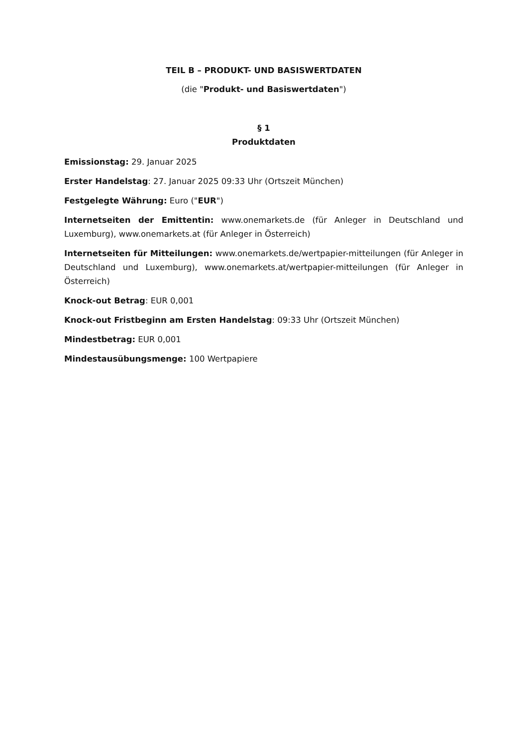TEIL B – PRODUKT- UND BASISWERTDATEN
(die "Produkt- und Basiswertdaten")
§ 1
Produktdaten
Emissionstag: 29. Januar 2025
Erster Handelstag: 27. Januar 2025 09:33 Uhr (Ortszeit München)
Festgelegte Währung: Euro ("EUR")
Internetseiten der Emittentin: www.onemarkets.de (für Anleger in Deutschland und Luxemburg), www.onemarkets.at (für Anleger in Österreich)
Internetseiten für Mitteilungen: www.onemarkets.de/wertpapier-mitteilungen (für Anleger in Deutschland und Luxemburg), www.onemarkets.at/wertpapier-mitteilungen (für Anleger in Österreich)
Knock-out Betrag: EUR 0,001
Knock-out Fristbeginn am Ersten Handelstag: 09:33 Uhr (Ortszeit München)
Mindestbetrag: EUR 0,001
Mindestausübungsmenge: 100 Wertpapiere